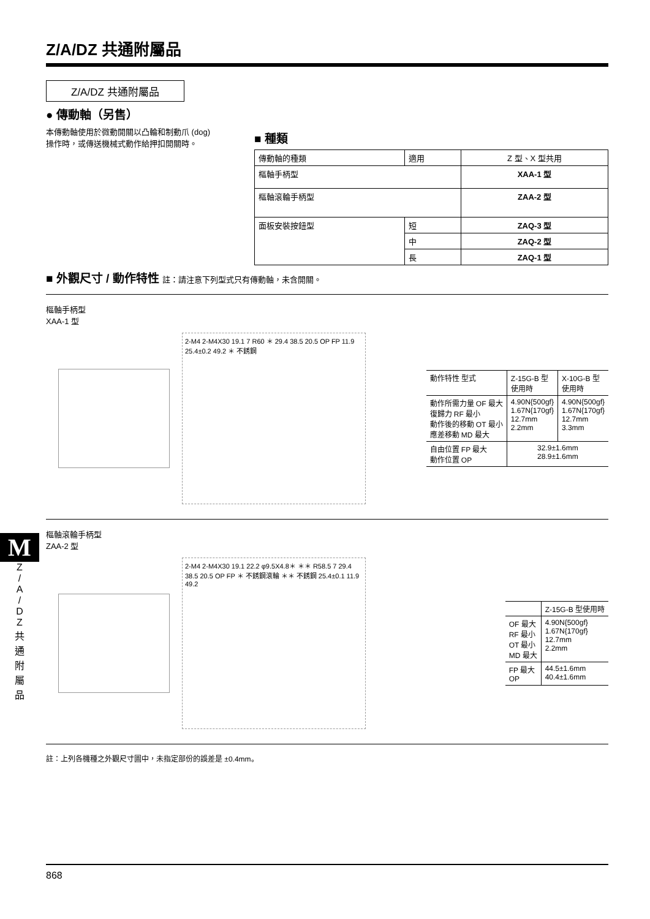Z/A/DZ 共通附屬品
Z/A/DZ 共通附屬品
● 傳動軸（另售）
本傳動軸使用於微動開關以凸輪和制動爪 (dog) 操作時，或傳送機械式動作給押扣開關時。
■ 種類
| 傳動軸的種類 | 適用 | Z 型、X 型共用 |
| 樞軸手柄型 | | XAA-1 型 |
| 樞軸滾輪手柄型 | | ZAA-2 型 |
| 面板安裝按鈕型 | 短 | ZAQ-3 型 |
| | 中 | ZAQ-2 型 |
| | 長 | ZAQ-1 型 |
■ 外觀尺寸 / 動作特性 註：請注意下列型式只有傳動軸，未含開關。
樞軸手柄型
XAA-1 型
2-M4 2-M4X30 19.1 7 R60 ＊ 29.4 38.5 20.5 OP FP 11.9 25.4±0.2 49.2 ＊ 不銹鋼
| 動作特性 型式 | Z-15G-B 型 使用時 | X-10G-B 型 使用時 |
| 動作所需力量 OF 最大 復歸力 RF 最小 動作後的移動 OT 最小 應差移動 MD 最大 | 4.90N{500gf} 1.67N{170gf} 12.7mm 2.2mm | 4.90N{500gf} 1.67N{170gf} 12.7mm 3.3mm |
| 自由位置 FP 最大 動作位置 OP | 32.9±1.6mm 28.9±1.6mm | |
樞軸滾輪手柄型
ZAA-2 型
2-M4 2-M4X30 19.1 22.2 φ9.5X4.8＊ ＊＊ R58.5 7 29.4 38.5 20.5 OP FP ＊ 不銹鋼滾輪 ＊＊ 不銹鋼 25.4±0.1 11.9 49.2
| | Z-15G-B 型使用時 |
| OF 最大 RF 最小 OT 最小 MD 最大 | 4.90N{500gf} 1.67N{170gf} 12.7mm 2.2mm |
| FP 最大 OP | 44.5±1.6mm 40.4±1.6mm |
註：上列各機種之外觀尺寸圖中，未指定部份的誤差是 ±0.4mm。
M
Z
/
A
/
D
Z
共
通
附
屬
品
868